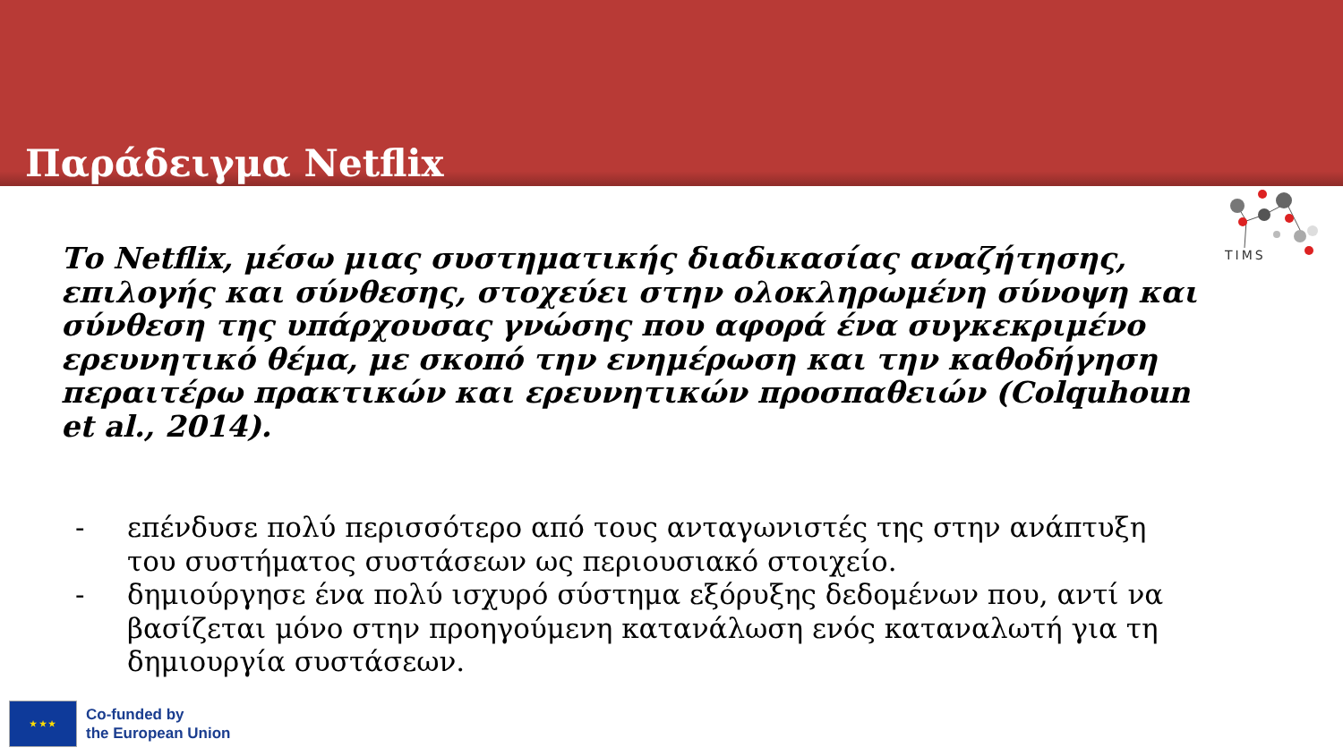Παράδειγμα Netflix
TIMS
Το Netflix, μέσω μιας συστηματικής διαδικασίας αναζήτησης, επιλογής και σύνθεσης, στοχεύει στην ολοκληρωμένη σύνοψη και σύνθεση της υπάρχουσας γνώσης που αφορά ένα συγκεκριμένο ερευνητικό θέμα, με σκοπό την ενημέρωση και την καθοδήγηση περαιτέρω πρακτικών και ερευνητικών προσπαθειών (Colquhoun et al., 2014).
- επένδυσε πολύ περισσότερο από τους ανταγωνιστές της στην ανάπτυξη του συστήματος συστάσεων ως περιουσιακό στοιχείο.
- δημιούργησε ένα πολύ ισχυρό σύστημα εξόρυξης δεδομένων που, αντί να βασίζεται μόνο στην προηγούμενη κατανάλωση ενός καταναλωτή για τη δημιουργία συστάσεων.
★ ★ ★
Co-funded by
the European Union